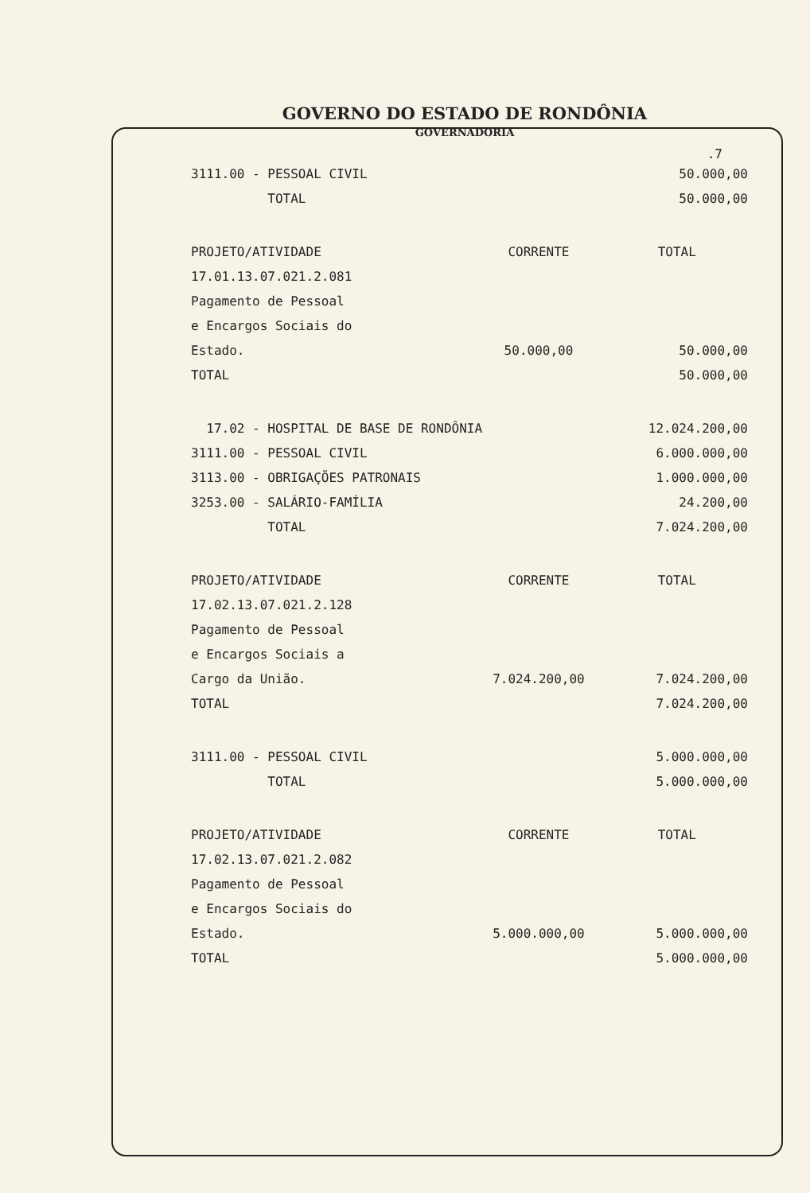GOVERNO DO ESTADO DE RONDÔNIA
GOVERNADORIA
.7
| 3111.00 - PESSOAL CIVIL | | 50.000,00 |
| TOTAL | | 50.000,00 |
| PROJETO/ATIVIDADE | CORRENTE | TOTAL |
| 17.01.13.07.021.2.081 | | |
| Pagamento de Pessoal | | |
| e Encargos Sociais do | | |
| Estado. | 50.000,00 | 50.000,00 |
| TOTAL | | 50.000,00 |
| 17.02 - HOSPITAL DE BASE DE RONDÔNIA | | 12.024.200,00 |
| 3111.00 - PESSOAL CIVIL | | 6.000.000,00 |
| 3113.00 - OBRIGAÇÕES PATRONAIS | | 1.000.000,00 |
| 3253.00 - SALÁRIO-FAMÍLIA | | 24.200,00 |
| TOTAL | | 7.024.200,00 |
| PROJETO/ATIVIDADE | CORRENTE | TOTAL |
| 17.02.13.07.021.2.128 | | |
| Pagamento de Pessoal | | |
| e Encargos Sociais a | | |
| Cargo da União. | 7.024.200,00 | 7.024.200,00 |
| TOTAL | | 7.024.200,00 |
| 3111.00 - PESSOAL CIVIL | | 5.000.000,00 |
| TOTAL | | 5.000.000,00 |
| PROJETO/ATIVIDADE | CORRENTE | TOTAL |
| 17.02.13.07.021.2.082 | | |
| Pagamento de Pessoal | | |
| e Encargos Sociais do | | |
| Estado. | 5.000.000,00 | 5.000.000,00 |
| TOTAL | | 5.000.000,00 |